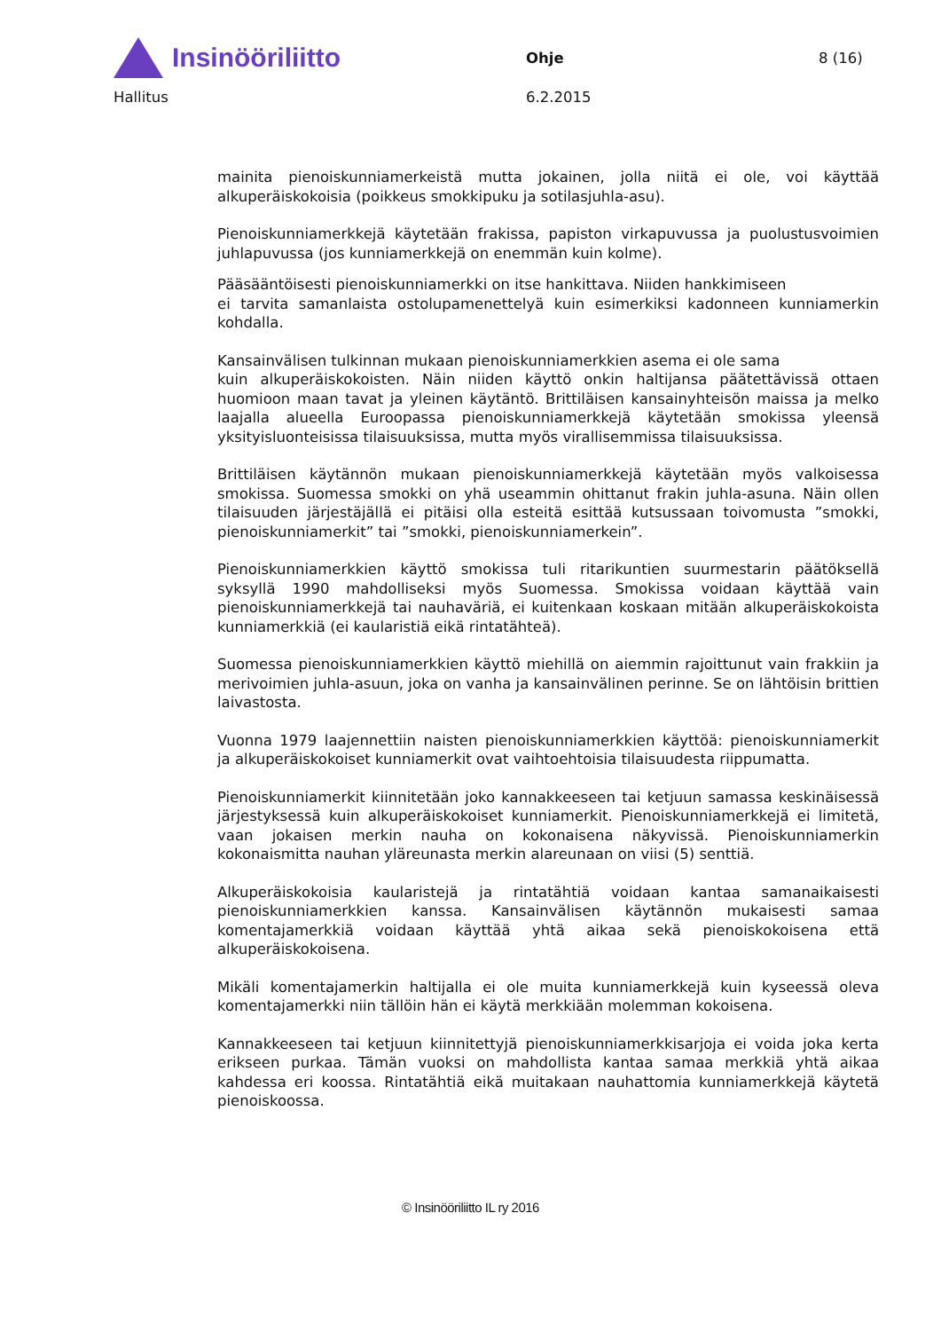Insinööriliitto
Ohje 8 (16)
Hallitus 6.2.2015
mainita pienoiskunniamerkeistä mutta jokainen, jolla niitä ei ole, voi käyttää alkuperäiskokoisia (poikkeus smokkipuku ja sotilasjuhla-asu).
Pienoiskunniamerkkejä käytetään frakissa, papiston virkapuvussa ja puolustusvoimien juhlapuvussa (jos kunniamerkkejä on enemmän kuin kolme).
Pääsääntöisesti pienoiskunniamerkki on itse hankittava. Niiden hankkimiseen
ei tarvita samanlaista ostolupamenettelyä kuin esimerkiksi kadonneen kunniamerkin kohdalla.
Kansainvälisen tulkinnan mukaan pienoiskunniamerkkien asema ei ole sama
kuin alkuperäiskokoisten. Näin niiden käyttö onkin haltijansa päätettävissä ottaen huomioon maan tavat ja yleinen käytäntö. Brittiläisen kansainyhteisön maissa ja melko laajalla alueella Euroopassa pienoiskunniamerkkejä käytetään smokissa yleensä yksityisluonteisissa tilaisuuksissa, mutta myös virallisemmissa tilaisuuksissa.
Brittiläisen käytännön mukaan pienoiskunniamerkkejä käytetään myös valkoisessa smokissa. Suomessa smokki on yhä useammin ohittanut frakin juhla-asuna. Näin ollen tilaisuuden järjestäjällä ei pitäisi olla esteitä esittää kutsussaan toivomusta ”smokki, pienoiskunniamerkit” tai ”smokki, pienoiskunniamerkein”.
Pienoiskunniamerkkien käyttö smokissa tuli ritarikuntien suurmestarin päätöksellä syksyllä 1990 mahdolliseksi myös Suomessa. Smokissa voidaan käyttää vain pienoiskunniamerkkejä tai nauhaväriä, ei kuitenkaan koskaan mitään alkuperäiskokoista kunniamerkkiä (ei kaularistiä eikä rintatähteä).
Suomessa pienoiskunniamerkkien käyttö miehillä on aiemmin rajoittunut vain frakkiin ja merivoimien juhla-asuun, joka on vanha ja kansainvälinen perinne. Se on lähtöisin brittien laivastosta.
Vuonna 1979 laajennettiin naisten pienoiskunniamerkkien käyttöä: pienoiskunniamerkit ja alkuperäiskokoiset kunniamerkit ovat vaihtoehtoisia tilaisuudesta riippumatta.
Pienoiskunniamerkit kiinnitetään joko kannakkeeseen tai ketjuun samassa keskinäisessä järjestyksessä kuin alkuperäiskokoiset kunniamerkit. Pienoiskunniamerkkejä ei limitetä, vaan jokaisen merkin nauha on kokonaisena näkyvissä. Pienoiskunniamerkin kokonaismitta nauhan yläreunasta merkin alareunaan on viisi (5) senttiä.
Alkuperäiskokoisia kaularistejä ja rintatähtiä voidaan kantaa samanaikaisesti pienoiskunniamerkkien kanssa. Kansainvälisen käytännön mukaisesti samaa komentajamerkkiä voidaan käyttää yhtä aikaa sekä pienoiskokoisena että alkuperäiskokoisena.
Mikäli komentajamerkin haltijalla ei ole muita kunniamerkkejä kuin kyseessä oleva komentajamerkki niin tällöin hän ei käytä merkkiään molemman kokoisena.
Kannakkeeseen tai ketjuun kiinnitettyjä pienoiskunniamerkkisarjoja ei voida joka kerta erikseen purkaa. Tämän vuoksi on mahdollista kantaa samaa merkkiä yhtä aikaa kahdessa eri koossa. Rintatähtiä eikä muitakaan nauhattomia kunniamerkkejä käytetä pienoiskoossa.
© Insinööriliitto IL ry 2016